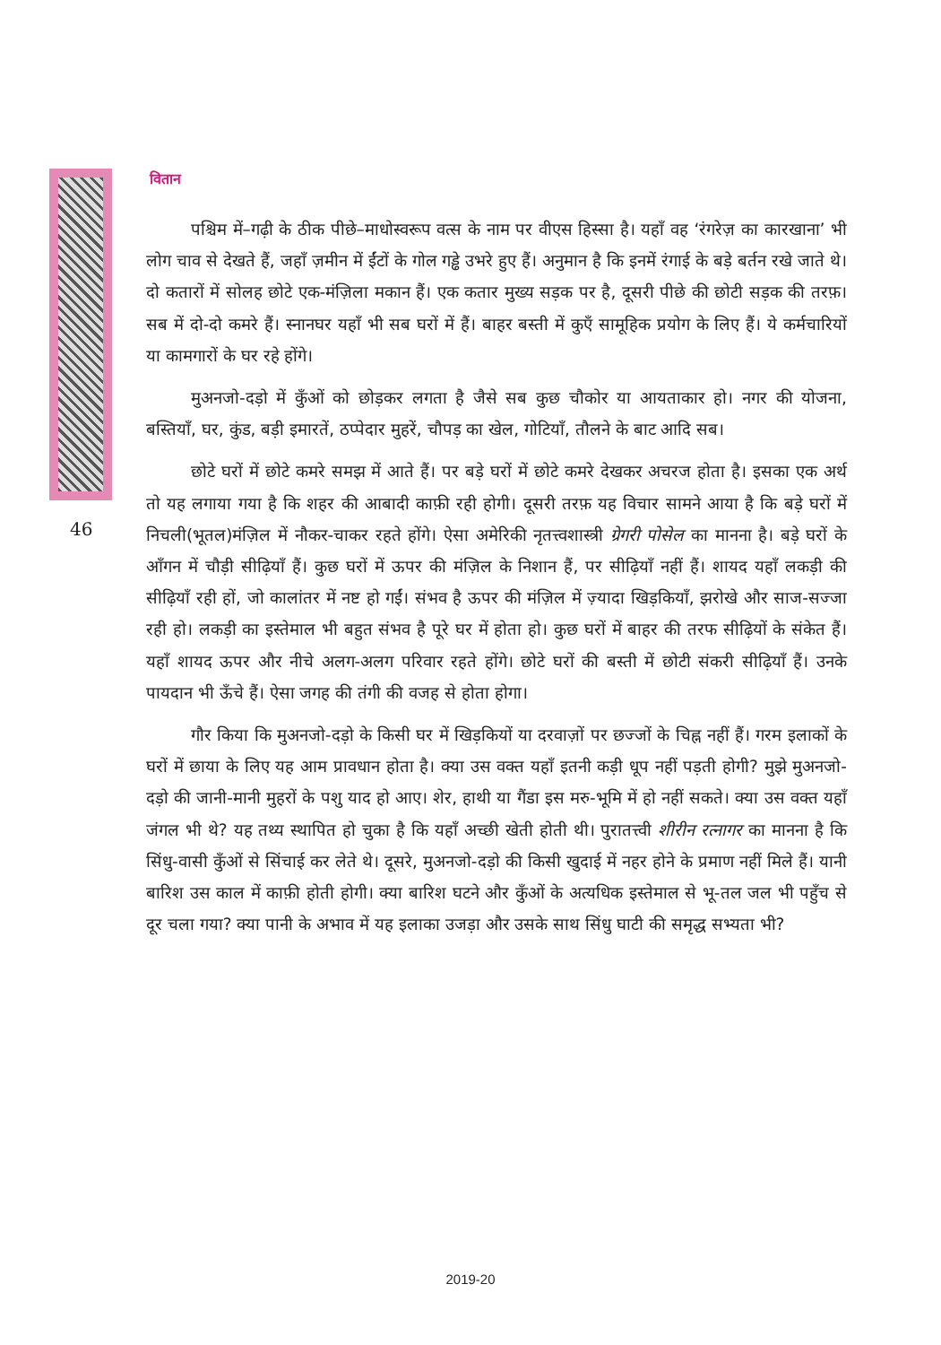वितान
46
पश्चिम में–गढ़ी के ठीक पीछे–माधोस्वरूप वत्स के नाम पर वीएस हिस्सा है। यहाँ वह ‘रंगरेज़ का कारखाना’ भी लोग चाव से देखते हैं, जहाँ ज़मीन में ईंटों के गोल गड्ढे उभरे हुए हैं। अनुमान है कि इनमें रंगाई के बड़े बर्तन रखे जाते थे। दो कतारों में सोलह छोटे एक-मंज़िला मकान हैं। एक कतार मुख्य सड़क पर है, दूसरी पीछे की छोटी सड़क की तरफ़। सब में दो-दो कमरे हैं। स्नानघर यहाँ भी सब घरों में हैं। बाहर बस्ती में कुएँ सामूहिक प्रयोग के लिए हैं। ये कर्मचारियों या कामगारों के घर रहे होंगे।
मुअनजो-दड़ो में कुँओं को छोड़कर लगता है जैसे सब कुछ चौकोर या आयताकार हो। नगर की योजना, बस्तियाँ, घर, कुंड, बड़ी इमारतें, ठप्पेदार मुहरें, चौपड़ का खेल, गोटियाँ, तौलने के बाट आदि सब।
छोटे घरों में छोटे कमरे समझ में आते हैं। पर बड़े घरों में छोटे कमरे देखकर अचरज होता है। इसका एक अर्थ तो यह लगाया गया है कि शहर की आबादी काफ़ी रही होगी। दूसरी तरफ़ यह विचार सामने आया है कि बड़े घरों में निचली(भूतल)मंज़िल में नौकर-चाकर रहते होंगे। ऐसा अमेरिकी नृतत्त्वशास्त्री ग्रेगरी पोसेल का मानना है। बड़े घरों के आँगन में चौड़ी सीढ़ियाँ हैं। कुछ घरों में ऊपर की मंज़िल के निशान हैं, पर सीढ़ियाँ नहीं हैं। शायद यहाँ लकड़ी की सीढ़ियाँ रही हों, जो कालांतर में नष्ट हो गईं। संभव है ऊपर की मंज़िल में ज़्यादा खिड़कियाँ, झरोखे और साज-सज्जा रही हो। लकड़ी का इस्तेमाल भी बहुत संभव है पूरे घर में होता हो। कुछ घरों में बाहर की तरफ सीढ़ियों के संकेत हैं। यहाँ शायद ऊपर और नीचे अलग-अलग परिवार रहते होंगे। छोटे घरों की बस्ती में छोटी संकरी सीढ़ियाँ हैं। उनके पायदान भी ऊँचे हैं। ऐसा जगह की तंगी की वजह से होता होगा।
गौर किया कि मुअनजो-दड़ो के किसी घर में खिड़कियों या दरवाज़ों पर छज्जों के चिह्न नहीं हैं। गरम इलाकों के घरों में छाया के लिए यह आम प्रावधान होता है। क्या उस वक्त यहाँ इतनी कड़ी धूप नहीं पड़ती होगी? मुझे मुअनजो-दड़ो की जानी-मानी मुहरों के पशु याद हो आए। शेर, हाथी या गैंडा इस मरु-भूमि में हो नहीं सकते। क्या उस वक्त यहाँ जंगल भी थे? यह तथ्य स्थापित हो चुका है कि यहाँ अच्छी खेती होती थी। पुरातत्त्वी शीरीन रत्नागर का मानना है कि सिंधु-वासी कुँओं से सिंचाई कर लेते थे। दूसरे, मुअनजो-दड़ो की किसी खुदाई में नहर होने के प्रमाण नहीं मिले हैं। यानी बारिश उस काल में काफ़ी होती होगी। क्या बारिश घटने और कुँओं के अत्यधिक इस्तेमाल से भू-तल जल भी पहुँच से दूर चला गया? क्या पानी के अभाव में यह इलाका उजड़ा और उसके साथ सिंधु घाटी की समृद्ध सभ्यता भी?
2019-20